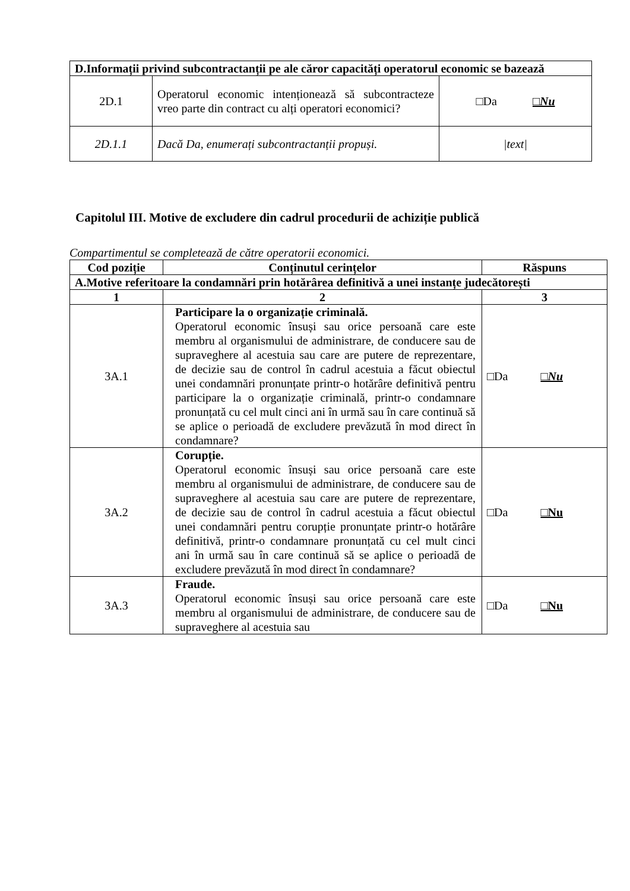| D.Informații privind subcontractanții pe ale căror capacități operatorul economic se bazează | | |
| 2D.1 | Operatorul economic intenționează să subcontracteze vreo parte din contract cu alți operatori economici? | □Da □Nu |
| 2D.1.1 | Dacă Da, enumerați subcontractanții propuși. | /text/ |
Capitolul III. Motive de excludere din cadrul procedurii de achiziție publică
Compartimentul se completează de către operatorii economici.
| Cod poziție | Conținutul cerințelor | Răspuns |
| --- | --- | --- |
| A.Motive referitoare la condamnări prin hotărârea definitivă a unei instanțe judecătorești | | |
| 1 | 2 | 3 |
| 3A.1 | Participare la o organizație criminală. Operatorul economic însuși sau orice persoană care este membru al organismului de administrare, de conducere sau de supraveghere al acestuia sau care are putere de reprezentare, de decizie sau de control în cadrul acestuia a făcut obiectul unei condamnări pronunțate printr-o hotărâre definitivă pentru participare la o organizație criminală, printr-o condamnare pronunțată cu cel mult cinci ani în urmă sau în care continuă să se aplice o perioadă de excludere prevăzută în mod direct în condamnare? | □Da □Nu |
| 3A.2 | Corupție. Operatorul economic însuși sau orice persoană care este membru al organismului de administrare, de conducere sau de supraveghere al acestuia sau care are putere de reprezentare, de decizie sau de control în cadrul acestuia a făcut obiectul unei condamnări pentru corupție pronunțate printr-o hotărâre definitivă, printr-o condamnare pronunțată cu cel mult cinci ani în urmă sau în care continuă să se aplice o perioadă de excludere prevăzută în mod direct în condamnare? | □Da □Nu |
| 3A.3 | Fraude. Operatorul economic însuși sau orice persoană care este membru al organismului de administrare, de conducere sau de supraveghere al acestuia sau | □Da □Nu |